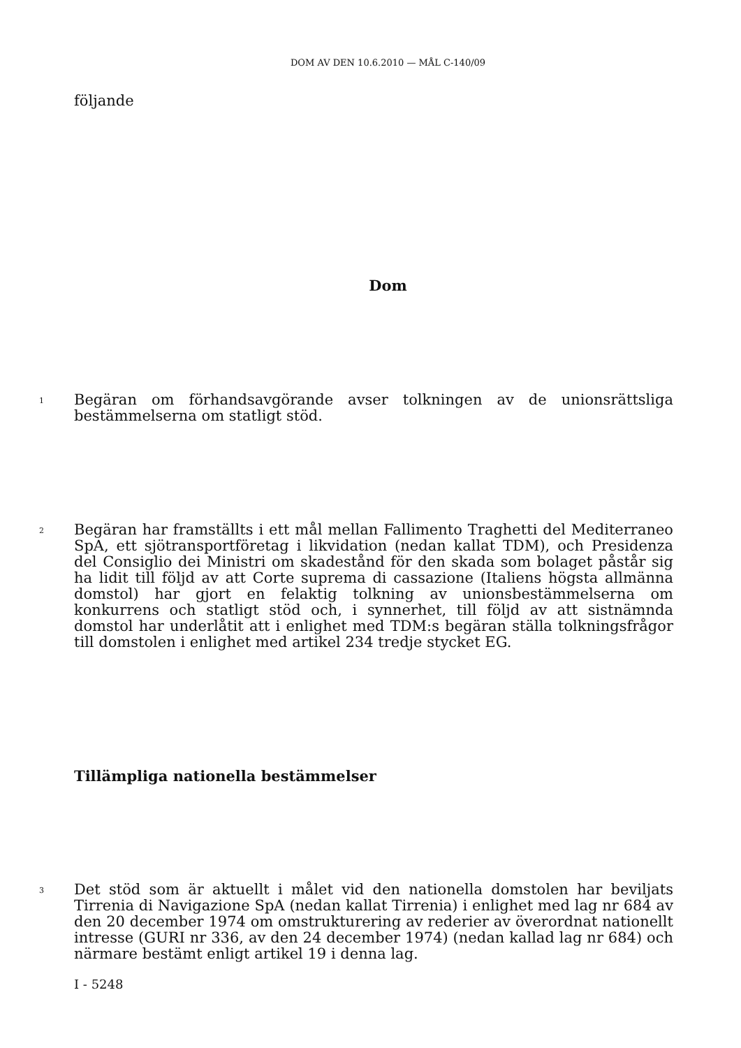DOM AV DEN 10.6.2010 — MÅL C-140/09
följande
Dom
1
Begäran om förhandsavgörande avser tolkningen av de unionsrättsliga bestämmel­serna om statligt stöd.
2
Begäran har framställts i ett mål mellan Fallimento Traghetti del Mediterraneo SpA, ett sjötransportföretag i likvidation (nedan kallat TDM), och Presidenza del Consiglio dei Ministri om skadestånd för den skada som bolaget påstår sig ha lidit till följd av att Corte suprema di cassazione (Italiens högsta allmänna domstol) har gjort en felaktig tolkning av unionsbestämmelserna om konkurrens och statligt stöd och, i synnerhet, till följd av att sistnämnda domstol har underlåtit att i enlighet med TDM:s begäran ställa tolkningsfrågor till domstolen i enlighet med artikel 234 tredje stycket EG.
Tillämpliga nationella bestämmelser
3
Det stöd som är aktuellt i målet vid den nationella domstolen har beviljats Tirrenia di Navigazione SpA (nedan kallat Tirrenia) i enlighet med lag nr 684 av den 20 de­cember 1974 om omstrukturering av rederier av överordnat nationellt intresse (GURI nr 336, av den 24 december 1974) (nedan kallad lag nr 684) och närmare bestämt enligt artikel 19 i denna lag.
I - 5248